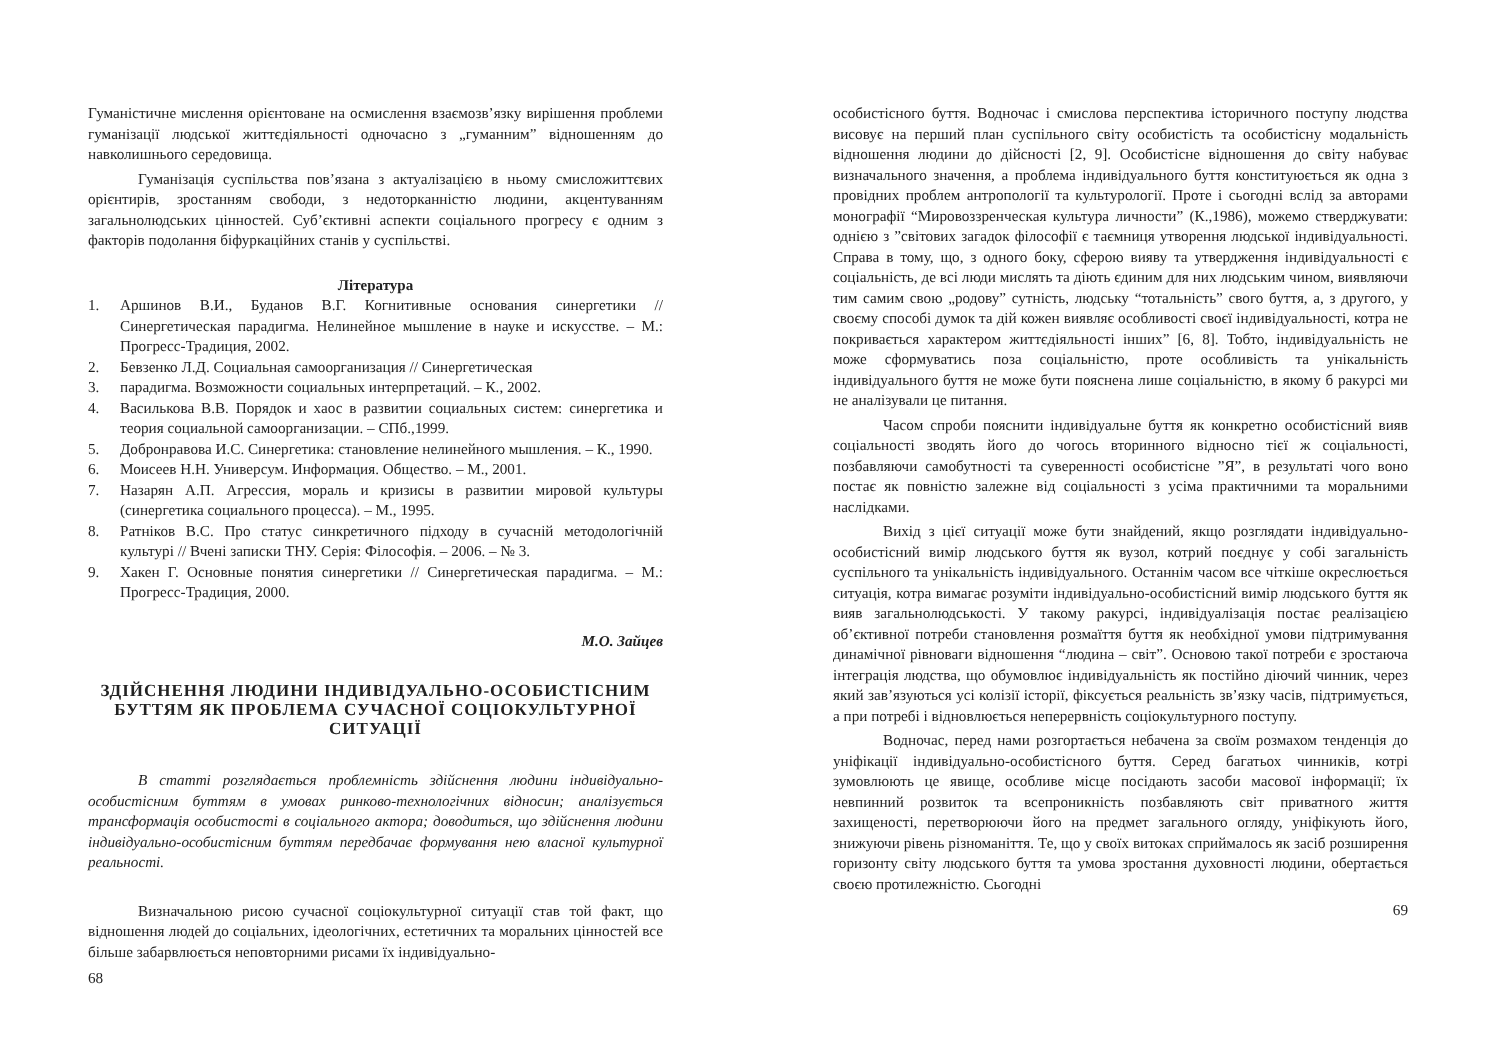Гуманістичне мислення орієнтоване на осмислення взаємозв’язку вирішення проблеми гуманізації людської життєдіяльності одночасно з „гуманним” відношенням до навколишнього середовища.
Гуманізація суспільства пов’язана з актуалізацією в ньому смисложиттєвих орієнтирів, зростанням свободи, з недоторканністю людини, акцентуванням загальнолюдських цінностей. Суб’єктивні аспекти соціального прогресу є одним з факторів подолання біфуркаційних станів у суспільстві.
Література
1. Аршинов В.И., Буданов В.Г. Когнитивные основания синергетики // Синергетическая парадигма. Нелинейное мышление в науке и искусстве. – М.: Прогресс-Традиция, 2002.
2. Бевзенко Л.Д. Социальная самоорганизация // Синергетическая
3. парадигма. Возможности социальных интерпретаций. – К., 2002.
4. Василькова В.В. Порядок и хаос в развитии социальных систем: синергетика и теория социальной самоорганизации. – СПб.,1999.
5. Добронравова И.С. Синергетика: становление нелинейного мышления. – К., 1990.
6. Моисеев Н.Н. Универсум. Информация. Общество. – М., 2001.
7. Назарян А.П. Агрессия, мораль и кризисы в развитии мировой культуры (синергетика социального процесса). – М., 1995.
8. Ратніков В.С. Про статус синкретичного підходу в сучасній методологічній культурі // Вчені записки ТНУ. Серія: Філософія. – 2006. – № 3.
9. Хакен Г. Основные понятия синергетики // Синергетическая парадигма. – М.: Прогресс-Традиция, 2000.
М.О. Зайцев
ЗДІЙСНЕННЯ ЛЮДИНИ ІНДИВІДУАЛЬНО-ОСОБИСТІСНИМ БУТТЯМ ЯК ПРОБЛЕМА СУЧАСНОЇ СОЦІОКУЛЬТУРНОЇ СИТУАЦІЇ
В статті розглядається проблемність здійснення людини індивідуально-особистісним буттям в умовах ринково-технологічних відносин; аналізується трансформація особистості в соціального актора; доводиться, що здійснення людини індивідуально-особистісним буттям передбачає формування нею власної культурної реальності.
Визначальною рисою сучасної соціокультурної ситуації став той факт, що відношення людей до соціальних, ідеологічних, естетичних та моральних цінностей все більше забарвлюється неповторними рисами їх індивідуально-
68
особистісного буття. Водночас і смислова перспектива історичного поступу людства висовує на перший план суспільного світу особистість та особистісну модальність відношення людини до дійсності [2, 9]. Особистісне відношення до світу набуває визначального значення, а проблема індивідуального буття конституюється як одна з провідних проблем антропології та культурології. Проте і сьогодні вслід за авторами монографії “Мировоззренческая культура личности” (К.,1986), можемо стверджувати: однією з ”світових загадок філософії є таємниця утворення людської індивідуальності. Справа в тому, що, з одного боку, сферою вияву та утвердження індивідуальності є соціальність, де всі люди мислять та діють єдиним для них людським чином, виявляючи тим самим свою „родову” сутність, людську “тотальність” свого буття, а, з другого, у своєму способі думок та дій кожен виявляє особливості своєї індивідуальності, котра не покривається характером життєдіяльності інших” [6, 8]. Тобто, індивідуальність не може сформуватись поза соціальністю, проте особливість та унікальність індивідуального буття не може бути пояснена лише соціальністю, в якому б ракурсі ми не аналізували це питання.
Часом спроби пояснити індивідуальне буття як конкретно особистісний вияв соціальності зводять його до чогось вторинного відносно тієї ж соціальності, позбавляючи самобутності та суверенності особистісне ”Я”, в результаті чого воно постає як повністю залежне від соціальності з усіма практичними та моральними наслідками.
Вихід з цієї ситуації може бути знайдений, якщо розглядати індивідуально-особистісний вимір людського буття як вузол, котрий поєднує у собі загальність суспільного та унікальність індивідуального. Останнім часом все чіткіше окреслюється ситуація, котра вимагає розуміти індивідуально-особистісний вимір людського буття як вияв загальнолюдськості. У такому ракурсі, індивідуалізація постає реалізацією об’єктивної потреби становлення розмаїття буття як необхідної умови підтримування динамічної рівноваги відношення “людина – світ”. Основою такої потреби є зростаюча інтеграція людства, що обумовлює індивідуальність як постійно діючий чинник, через який зав’язуються усі колізії історії, фіксується реальність зв’язку часів, підтримується, а при потребі і відновлюється неперервність соціокультурного поступу.
Водночас, перед нами розгортається небачена за своїм розмахом тенденція до уніфікації індивідуально-особистісного буття. Серед багатьох чинників, котрі зумовлюють це явище, особливе місце посідають засоби масової інформації; їх невпинний розвиток та всепроникність позбавляють світ приватного життя захищеності, перетворюючи його на предмет загального огляду, уніфікують його, знижуючи рівень різноманіття. Те, що у своїх витоках сприймалось як засіб розширення горизонту світу людського буття та умова зростання духовності людини, обертається своєю протилежністю. Сьогодні
69